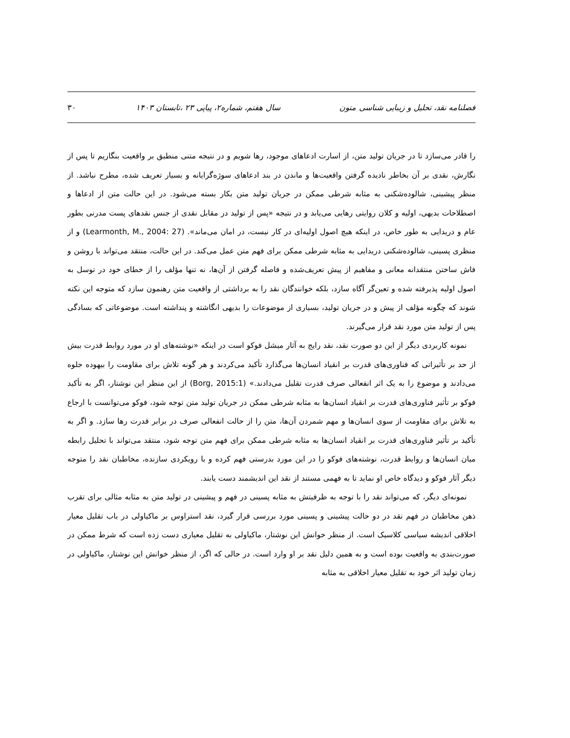فصلنامه نقد، تحلیل و زیبایی شناسی متون سال هفتم، شماره۲، پیاپی ۲۳ ،تابستان ۱۴۰۳ ۳۰
را قادر می‌سازد تا در جریان تولید متن، از اسارت ادعاهای موجود، رها شویم و در نتیجه متنی منطبق بر واقعیت بنگاریم تا پس از نگارش، نقدی بر آن بخاطر نادیده گرفتن واقعیت‌ها و ماندن در بند ادعاهای سوژه‌گرایانه و بسیار تعریف شده، مطرح نباشد. از منظر پیشینی، شالوده‌شکنی به مثابه شرطی ممکن در جریان تولید متن بکار بسته می‌شود. در این حالت متن از ادعاها و اصطلاحات بدیهی، اولیه و کلان روایتی رهایی می‌یابد و در نتیجه «پس از تولید در مقابل نقدی از جنس نقدهای پست مدرنی بطور عام و دریدایی به طور خاص، در اینکه هیچ اصول اولیه‌ای در کار نیست، در امان می‌ماند». (Learmonth, M., 2004: 27) و از منظری پسینی، شالوده‌شکنی دریدایی به مثابه شرطی ممکن برای فهم متن عمل می‌کند. در این حالت، منتقد می‌تواند با روشن و فاش ساختن منتقدانه معانی و مفاهیم از پیش تعریف‌شده و فاصله گرفتن از آن‌ها، نه تنها مؤلف را از خطای خود در توسل به اصول اولیه پذیرفته شده و تعین‌گر آگاه سازد، بلکه خوانندگان نقد را به برداشتی از واقعیت متن رهنمون سازد که متوجه این نکته شوند که چگونه مؤلف از پیش و در جریان تولید، بسیاری از موضوعات را بدیهی انگاشته و پنداشته است. موضوعاتی که بسادگی پس از تولید متن مورد نقد قرار می‌گیرند.
نمونه کاربردی دیگر از این دو صورت نقد، نقد رایج به آثار میشل فوکو است در اینکه «نوشته‌های او در مورد روابط قدرت بیش از حد بر تأثیراتی که فناوری‌های قدرت بر انقیاد انسان‌ها می‌گذارد تأکید می‌کردند و هر گونه تلاش برای مقاومت را بیهوده جلوه می‌دادند و موضوع را به یک اثر انفعالی صرف قدرت تقلیل می‌دادند.» (Borg, 2015:1) از این منظر این نوشتار، اگر به تأکید فوکو بر تأثیر فناوری‌های قدرت بر انقیاد انسان‌ها به مثابه شرطی ممکن در جریان تولید متن توجه شود، فوکو می‌توانست با ارجاع به تلاش برای مقاومت از سوی انسان‌ها و مهم شمردن آن‌ها، متن را از حالت انفعالی صرف در برابر قدرت رها سازد. و اگر به تأکید بر تأثیر فناوری‌های قدرت بر انقیاد انسان‌ها به مثابه شرطی ممکن برای فهم متن توجه شود، منتقد می‌تواند با تحلیل رابطه میان انسان‌ها و روابط قدرت، نوشته‌های فوکو را در این مورد بدرستی فهم کرده و با رویکردی سازنده، مخاطبان نقد را متوجه دیگر آثار فوکو و دیدگاه خاص او نماید تا به فهمی مستند از نقد این اندیشمند دست یابند.
نمونه‌ای دیگر، که می‌تواند نقد را با توجه به ظرفیتش به مثابه پسینی در فهم و پیشینی در تولید متن به مثابه مثالی برای تقرب ذهن مخاطبان در فهم نقد در دو حالت پیشینی و پسینی مورد بررسی قرار گیرد، نقد استراوس بر ماکیاولی در باب تقلیل معیار اخلاقی اندیشه سیاسی کلاسیک است. از منظر خوانش این نوشتار، ماکیاولی به تقلیل معیاری دست زده است که شرط ممکن در صورت‌بندی به واقعیت بوده است و به همین دلیل نقد بر او وارد است. در حالی که اگر، از منظر خوانش این نوشتار، ماکیاولی در زمان تولید اثر خود به تقلیل معیار اخلاقی به مثابه